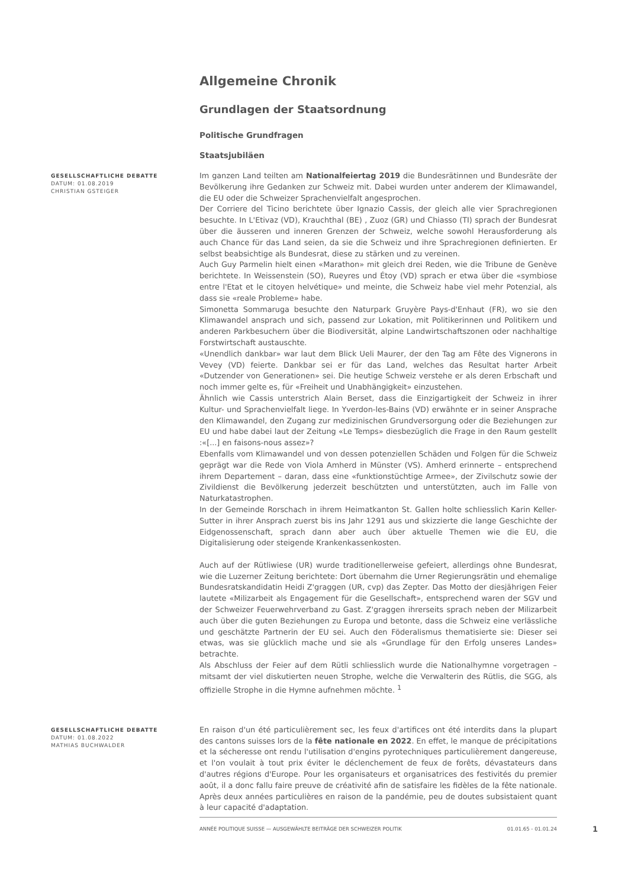Allgemeine Chronik
Grundlagen der Staatsordnung
Politische Grundfragen
Staatsjubiläen
GESELLSCHAFTLICHE DEBATTE
DATUM: 01.08.2019
CHRISTIAN GSTEIGER
Im ganzen Land teilten am Nationalfeiertag 2019 die Bundesrätinnen und Bundesräte der Bevölkerung ihre Gedanken zur Schweiz mit. Dabei wurden unter anderem der Klimawandel, die EU oder die Schweizer Sprachenvielfalt angesprochen.
Der Corriere del Ticino berichtete über Ignazio Cassis, der gleich alle vier Sprachregionen besuchte. In L'Etivaz (VD), Krauchthal (BE) , Zuoz (GR) und Chiasso (TI) sprach der Bundesrat über die äusseren und inneren Grenzen der Schweiz, welche sowohl Herausforderung als auch Chance für das Land seien, da sie die Schweiz und ihre Sprachregionen definierten. Er selbst beabsichtige als Bundesrat, diese zu stärken und zu vereinen.
Auch Guy Parmelin hielt einen «Marathon» mit gleich drei Reden, wie die Tribune de Genève berichtete. In Weissenstein (SO), Rueyres und Étoy (VD) sprach er etwa über die «symbiose entre l'Etat et le citoyen helvétique» und meinte, die Schweiz habe viel mehr Potenzial, als dass sie «reale Probleme» habe.
Simonetta Sommaruga besuchte den Naturpark Gruyère Pays-d'Enhaut (FR), wo sie den Klimawandel ansprach und sich, passend zur Lokation, mit Politikerinnen und Politikern und anderen Parkbesuchern über die Biodiversität, alpine Landwirtschaftszonen oder nachhaltige Forstwirtschaft austauschte.
«Unendlich dankbar» war laut dem Blick Ueli Maurer, der den Tag am Fête des Vignerons in Vevey (VD) feierte. Dankbar sei er für das Land, welches das Resultat harter Arbeit «Dutzender von Generationen» sei. Die heutige Schweiz verstehe er als deren Erbschaft und noch immer gelte es, für «Freiheit und Unabhängigkeit» einzustehen.
Ähnlich wie Cassis unterstrich Alain Berset, dass die Einzigartigkeit der Schweiz in ihrer Kultur- und Sprachenvielfalt liege. In Yverdon-les-Bains (VD) erwähnte er in seiner Ansprache den Klimawandel, den Zugang zur medizinischen Grundversorgung oder die Beziehungen zur EU und habe dabei laut der Zeitung «Le Temps» diesbezüglich die Frage in den Raum gestellt :«[...] en faisons-nous assez»?
Ebenfalls vom Klimawandel und von dessen potenziellen Schäden und Folgen für die Schweiz geprägt war die Rede von Viola Amherd in Münster (VS). Amherd erinnerte – entsprechend ihrem Departement – daran, dass eine «funktionstüchtige Armee», der Zivilschutz sowie der Zivildienst die Bevölkerung jederzeit beschützten und unterstützten, auch im Falle von Naturkatastrophen.
In der Gemeinde Rorschach in ihrem Heimatkanton St. Gallen holte schliesslich Karin Keller-Sutter in ihrer Ansprach zuerst bis ins Jahr 1291 aus und skizzierte die lange Geschichte der Eidgenossenschaft, sprach dann aber auch über aktuelle Themen wie die EU, die Digitalisierung oder steigende Krankenkassenkosten.
Auch auf der Rütliwiese (UR) wurde traditionellerweise gefeiert, allerdings ohne Bundesrat, wie die Luzerner Zeitung berichtete: Dort übernahm die Urner Regierungsrätin und ehemalige Bundesratskandidatin Heidi Z'graggen (UR, cvp) das Zepter. Das Motto der diesjährigen Feier lautete «Milizarbeit als Engagement für die Gesellschaft», entsprechend waren der SGV und der Schweizer Feuerwehrverband zu Gast. Z'graggen ihrerseits sprach neben der Milizarbeit auch über die guten Beziehungen zu Europa und betonte, dass die Schweiz eine verlässliche und geschätzte Partnerin der EU sei. Auch den Föderalismus thematisierte sie: Dieser sei etwas, was sie glücklich mache und sie als «Grundlage für den Erfolg unseres Landes» betrachte.
Als Abschluss der Feier auf dem Rütli schliesslich wurde die Nationalhymne vorgetragen – mitsamt der viel diskutierten neuen Strophe, welche die Verwalterin des Rütlis, die SGG, als offizielle Strophe in die Hymne aufnehmen möchte. <sup>1</sup>
GESELLSCHAFTLICHE DEBATTE
DATUM: 01.08.2022
MATHIAS BUCHWALDER
En raison d'un été particulièrement sec, les feux d'artifices ont été interdits dans la plupart des cantons suisses lors de la fête nationale en 2022. En effet, le manque de précipitations et la sécheresse ont rendu l'utilisation d'engins pyrotechniques particulièrement dangereuse, et l'on voulait à tout prix éviter le déclenchement de feux de forêts, dévastateurs dans d'autres régions d'Europe. Pour les organisateurs et organisatrices des festivités du premier août, il a donc fallu faire preuve de créativité afin de satisfaire les fidèles de la fête nationale. Après deux années particulières en raison de la pandémie, peu de doutes subsistaient quant à leur capacité d'adaptation.
ANNÉE POLITIQUE SUISSE — AUSGEWÄHLTE BEITRÄGE DER SCHWEIZER POLITIK 01.01.65 - 01.01.24
1